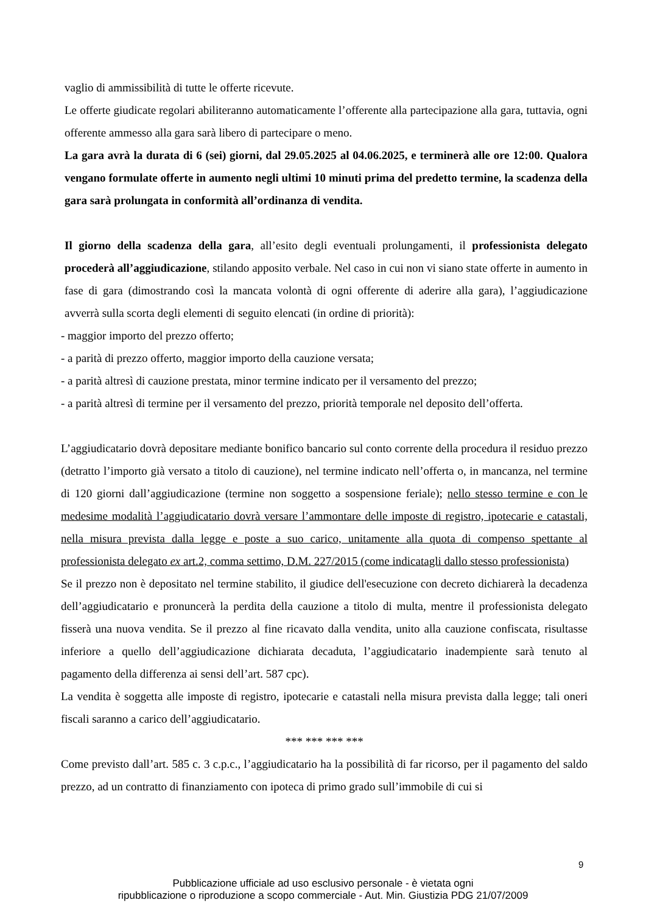vaglio di ammissibilità di tutte le offerte ricevute.
Le offerte giudicate regolari abiliteranno automaticamente l’offerente alla partecipazione alla gara, tuttavia, ogni offerente ammesso alla gara sarà libero di partecipare o meno.
La gara avrà la durata di 6 (sei) giorni, dal 29.05.2025 al 04.06.2025, e terminerà alle ore 12:00. Qualora vengano formulate offerte in aumento negli ultimi 10 minuti prima del predetto termine, la scadenza della gara sarà prolungata in conformità all’ordinanza di vendita.
Il giorno della scadenza della gara, all’esito degli eventuali prolungamenti, il professionista delegato procederà all’aggiudicazione, stilando apposito verbale. Nel caso in cui non vi siano state offerte in aumento in fase di gara (dimostrando così la mancata volontà di ogni offerente di aderire alla gara), l’aggiudicazione avverrà sulla scorta degli elementi di seguito elencati (in ordine di priorità):
- maggior importo del prezzo offerto;
- a parità di prezzo offerto, maggior importo della cauzione versata;
- a parità altresì di cauzione prestata, minor termine indicato per il versamento del prezzo;
- a parità altresì di termine per il versamento del prezzo, priorità temporale nel deposito dell’offerta.
L’aggiudicatario dovrà depositare mediante bonifico bancario sul conto corrente della procedura il residuo prezzo (detratto l’importo già versato a titolo di cauzione), nel termine indicato nell’offerta o, in mancanza, nel termine di 120 giorni dall’aggiudicazione (termine non soggetto a sospensione feriale); nello stesso termine e con le medesime modalità l’aggiudicatario dovrà versare l’ammontare delle imposte di registro, ipotecarie e catastali, nella misura prevista dalla legge e poste a suo carico, unitamente alla quota di compenso spettante al professionista delegato ex art.2, comma settimo, D.M. 227/2015 (come indicatagli dallo stesso professionista)
Se il prezzo non è depositato nel termine stabilito, il giudice dell'esecuzione con decreto dichiarerà la decadenza dell’aggiudicatario e pronuncerà la perdita della cauzione a titolo di multa, mentre il professionista delegato fisserà una nuova vendita. Se il prezzo al fine ricavato dalla vendita, unito alla cauzione confiscata, risultasse inferiore a quello dell’aggiudicazione dichiarata decaduta, l’aggiudicatario inadempiente sarà tenuto al pagamento della differenza ai sensi dell’art. 587 cpc).
La vendita è soggetta alle imposte di registro, ipotecarie e catastali nella misura prevista dalla legge; tali oneri fiscali saranno a carico dell’aggiudicatario.
*** *** *** ***
Come previsto dall’art. 585 c. 3 c.p.c., l’aggiudicatario ha la possibilità di far ricorso, per il pagamento del saldo prezzo, ad un contratto di finanziamento con ipoteca di primo grado sull’immobile di cui si
9
Pubblicazione ufficiale ad uso esclusivo personale - è vietata ogni
ripubblicazione o riproduzione a scopo commerciale - Aut. Min. Giustizia PDG 21/07/2009